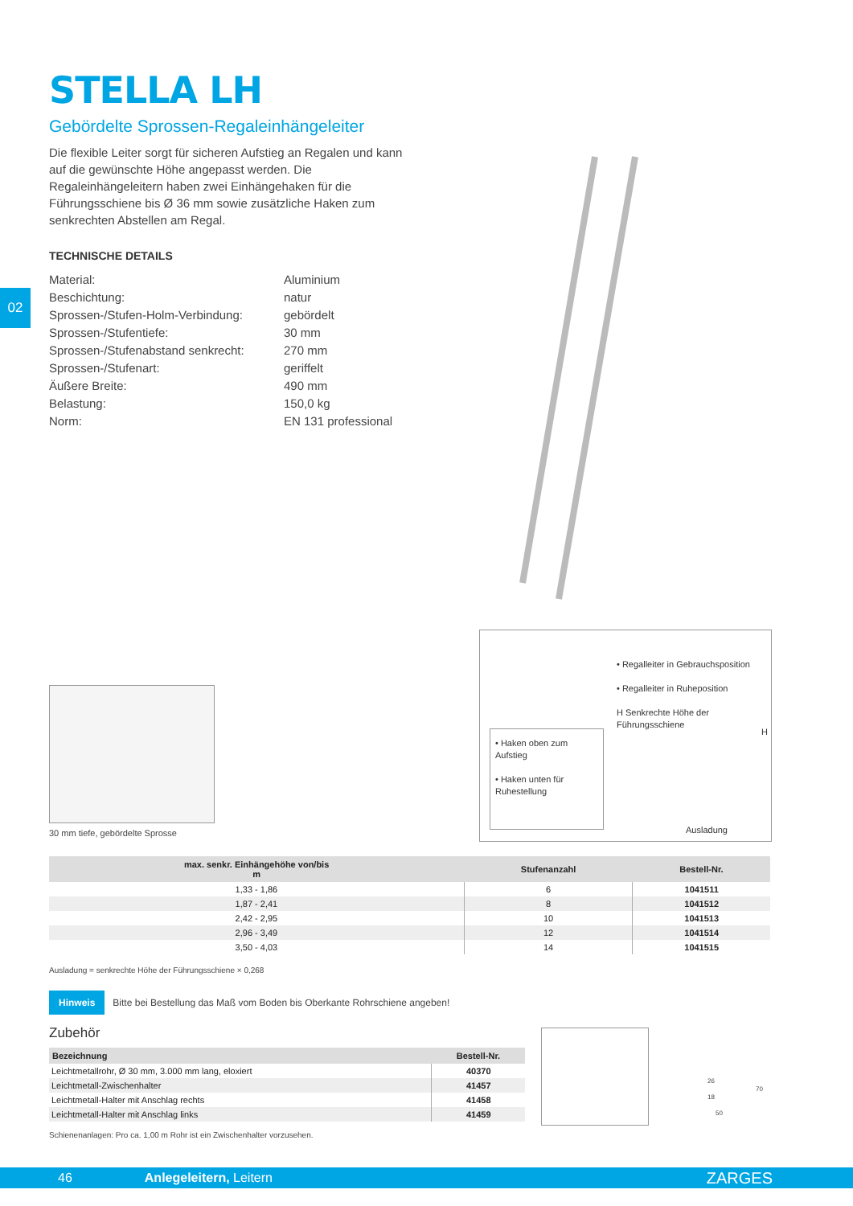02
STELLA LH
Gebördelte Sprossen-Regaleinhängeleiter
Die flexible Leiter sorgt für sicheren Aufstieg an Regalen und kann auf die gewünschte Höhe angepasst werden. Die Regaleinhängeleitern haben zwei Einhängehaken für die Führungsschiene bis Ø 36 mm sowie zusätzliche Haken zum senkrechten Abstellen am Regal.
TECHNISCHE DETAILS
| Material: | Aluminium |
| Beschichtung: | natur |
| Sprossen-/Stufen-Holm-Verbindung: | gebördelt |
| Sprossen-/Stufentiefe: | 30 mm |
| Sprossen-/Stufenabstand senkrecht: | 270 mm |
| Sprossen-/Stufenart: | geriffelt |
| Äußere Breite: | 490 mm |
| Belastung: | 150,0 kg |
| Norm: | EN 131 professional |
30 mm tiefe, gebördelte Sprosse
• Regalleiter in Gebrauchsposition
• Regalleiter in Ruheposition
H Senkrechte Höhe der Führungsschiene
• Haken oben zum Aufstieg
• Haken unten für Ruhestellung
H
Ausladung
| max. senkr. Einhängehöhe von/bis m | Stufenanzahl | Bestell-Nr. |
| --- | --- | --- |
| 1,33 - 1,86 | 6 | 1041511 |
| 1,87 - 2,41 | 8 | 1041512 |
| 2,42 - 2,95 | 10 | 1041513 |
| 2,96 - 3,49 | 12 | 1041514 |
| 3,50 - 4,03 | 14 | 1041515 |
Ausladung = senkrechte Höhe der Führungsschiene × 0,268
Hinweis Bitte bei Bestellung das Maß vom Boden bis Oberkante Rohrschiene angeben!
Zubehör
| Bezeichnung | Bestell-Nr. |
| --- | --- |
| Leichtmetallrohr, Ø 30 mm, 3.000 mm lang, eloxiert | 40370 |
| Leichtmetall-Zwischenhalter | 41457 |
| Leichtmetall-Halter mit Anschlag rechts | 41458 |
| Leichtmetall-Halter mit Anschlag links | 41459 |
Schienenanlagen: Pro ca. 1,00 m Rohr ist ein Zwischenhalter vorzusehen.
70
50
26
18
46 Anlegeleitern, Leitern ZARGES